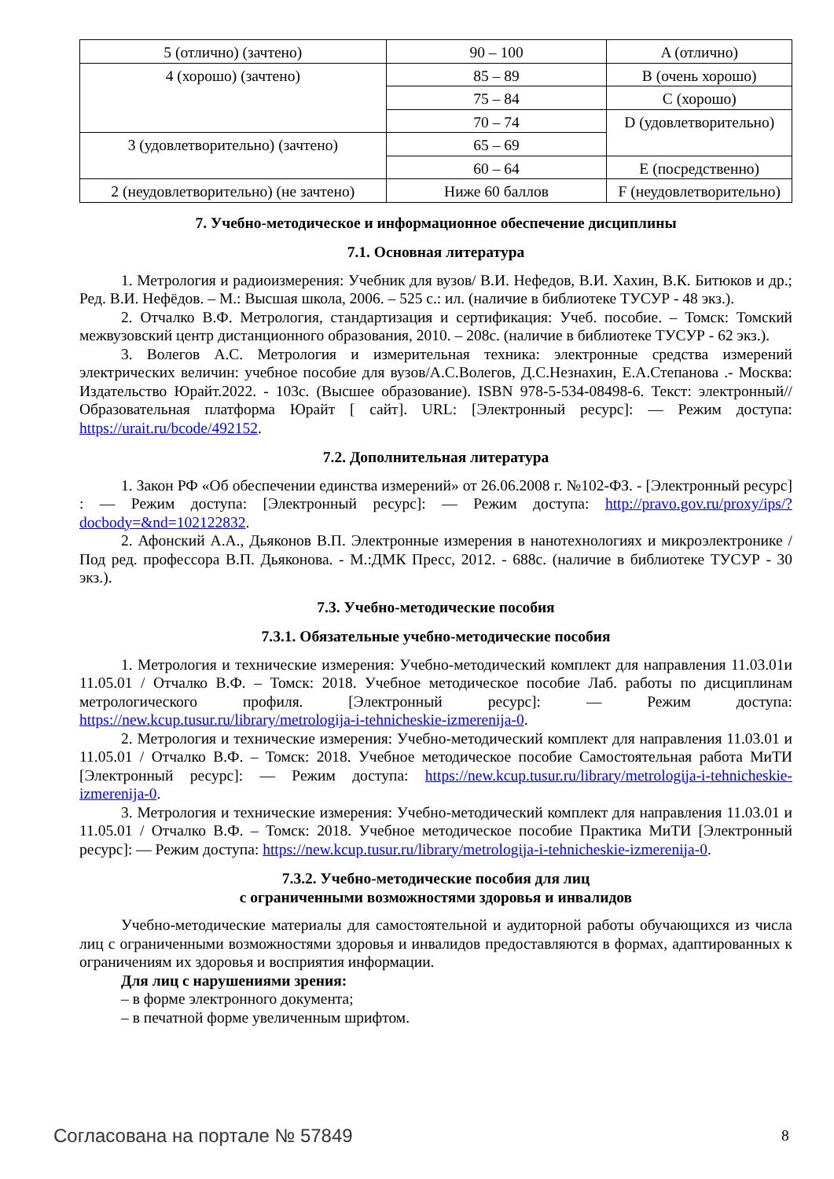| 5 (отлично) (зачтено) | 90 – 100 | A (отлично) |
| 4 (хорошо) (зачтено) | 85 – 89 | B (очень хорошо) |
| | 75 – 84 | C (хорошо) |
| | 70 – 74 | D (удовлетворительно) |
| 3 (удовлетворительно) (зачтено) | 65 – 69 | |
| | 60 – 64 | E (посредственно) |
| 2 (неудовлетворительно) (не зачтено) | Ниже 60 баллов | F (неудовлетворительно) |
7. Учебно-методическое и информационное обеспечение дисциплины
7.1. Основная литература
1. Метрология и радиоизмерения: Учебник для вузов/ В.И. Нефедов, В.И. Хахин, В.К. Битюков и др.; Ред. В.И. Нефёдов. – М.: Высшая школа, 2006. – 525 с.: ил. (наличие в библиотеке ТУСУР - 48 экз.).
2. Отчалко В.Ф. Метрология, стандартизация и сертификация: Учеб. пособие. – Томск: Томский межвузовский центр дистанционного образования, 2010. – 208с. (наличие в библиотеке ТУСУР - 62 экз.).
3. Волегов А.С. Метрология и измерительная техника: электронные средства измерений электрических величин: учебное пособие для вузов/А.С.Волегов, Д.С.Незнахин, Е.А.Степанова .- Москва: Издательство Юрайт.2022. - 103с. (Высшее образование). ISBN 978-5-534-08498-6. Текст: электронный// Образовательная платформа Юрайт [ сайт]. URL: [Электронный ресурс]: — Режим доступа: https://urait.ru/bcode/492152.
7.2. Дополнительная литература
1. Закон РФ «Об обеспечении единства измерений» от 26.06.2008 г. №102-ФЗ. - [Электронный ресурс] : — Режим доступа: [Электронный ресурс]: — Режим доступа: http://pravo.gov.ru/proxy/ips/?docbody=&nd=102122832.
2. Афонский А.А., Дьяконов В.П. Электронные измерения в нанотехнологиях и микроэлектронике / Под ред. профессора В.П. Дьяконова. - М.:ДМК Пресс, 2012. - 688с. (наличие в библиотеке ТУСУР - 30 экз.).
7.3. Учебно-методические пособия
7.3.1. Обязательные учебно-методические пособия
1. Метрология и технические измерения: Учебно-методический комплект для направления 11.03.01и 11.05.01 / Отчалко В.Ф. – Томск: 2018. Учебное методическое пособие Лаб. работы по дисциплинам метрологического профиля. [Электронный ресурс]: — Режим доступа: https://new.kcup.tusur.ru/library/metrologija-i-tehnicheskie-izmerenija-0.
2. Метрология и технические измерения: Учебно-методический комплект для направления 11.03.01 и 11.05.01 / Отчалко В.Ф. – Томск: 2018. Учебное методическое пособие Самостоятельная работа МиТИ [Электронный ресурс]: — Режим доступа: https://new.kcup.tusur.ru/library/metrologija-i-tehnicheskie-izmerenija-0.
3. Метрология и технические измерения: Учебно-методический комплект для направления 11.03.01 и 11.05.01 / Отчалко В.Ф. – Томск: 2018. Учебное методическое пособие Практика МиТИ [Электронный ресурс]: — Режим доступа: https://new.kcup.tusur.ru/library/metrologija-i-tehnicheskie-izmerenija-0.
7.3.2. Учебно-методические пособия для лиц
с ограниченными возможностями здоровья и инвалидов
Учебно-методические материалы для самостоятельной и аудиторной работы обучающихся из числа лиц с ограниченными возможностями здоровья и инвалидов предоставляются в формах, адаптированных к ограничениям их здоровья и восприятия информации.
Для лиц с нарушениями зрения:
– в форме электронного документа;
– в печатной форме увеличенным шрифтом.
Согласована на портале № 57849 8